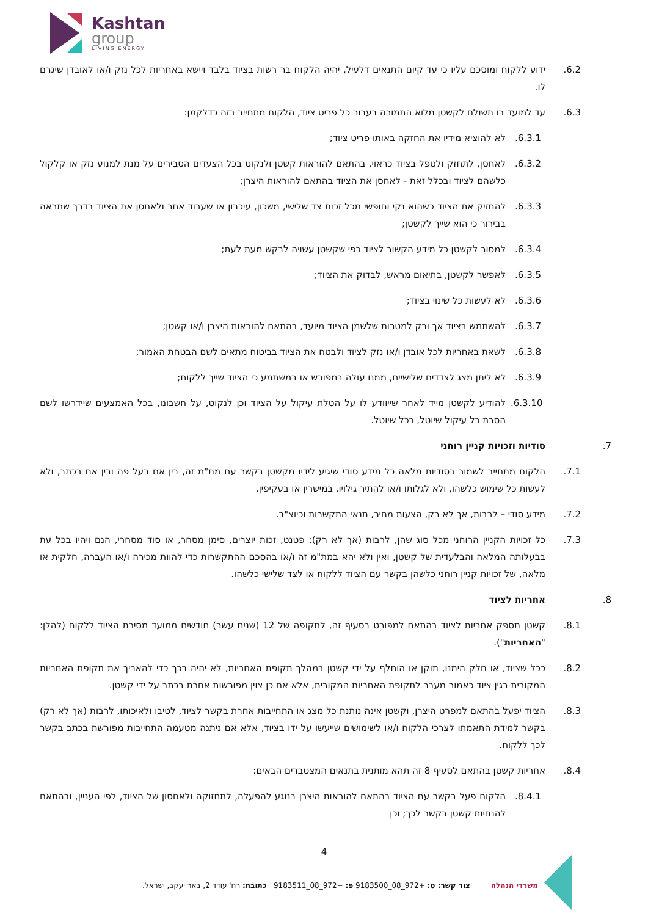Kashtan
group
LIVING ENERGY
.6.2 ידוע ללקוח ומוסכם עליו כי עד קיום התנאים דלעיל, יהיה הלקוח בר רשות בציוד בלבד ויישא באחריות לכל נזק ו/או לאובדן שיגרם לו.
.6.3 עד למועד בו תשולם לקשטן מלוא התמורה בעבור כל פריט ציוד, הלקוח מתחייב בזה כדלקמן:
.6.3.1 לא להוציא מידיו את החזקה באותו פריט ציוד;
.6.3.2 לאחסן, לתחזק ולטפל בציוד כראוי, בהתאם להוראות קשטן ולנקוט בכל הצעדים הסבירים על מנת למנוע נזק או קלקול כלשהם לציוד ובכלל זאת - לאחסן את הציוד בהתאם להוראות היצרן;
.6.3.3 להחזיק את הציוד כשהוא נקי וחופשי מכל זכות צד שלישי, משכון, עיכבון או שעבוד אחר ולאחסן את הציוד בדרך שתראה בבירור כי הוא שייך לקשטן;
.6.3.4 למסור לקשטן כל מידע הקשור לציוד כפי שקשטן עשויה לבקש מעת לעת;
.6.3.5 לאפשר לקשטן, בתיאום מראש, לבדוק את הציוד;
.6.3.6 לא לעשות כל שינוי בציוד;
.6.3.7 להשתמש בציוד אך ורק למטרות שלשמן הציוד מיועד, בהתאם להוראות היצרן ו/או קשטן;
.6.3.8 לשאת באחריות לכל אובדן ו/או נזק לציוד ולבטח את הציוד בביטוח מתאים לשם הבטחת האמור;
.6.3.9 לא ליתן מצג לצדדים שלישיים, ממנו עולה במפורש או במשתמע כי הציוד שייך ללקוח;
.6.3.10 להודיע לקשטן מייד לאחר שייוודע לו על הטלת עיקול על הציוד וכן לנקוט, על חשבונו, בכל האמצעים שיידרשו לשם הסרת כל עיקול שיוטל, ככל שיוטל.
.7 סודיות וזכויות קניין רוחני
.7.1 הלקוח מתחייב לשמור בסודיות מלאה כל מידע סודי שיגיע לידיו מקשטן בקשר עם מת"מ זה, בין אם בעל פה ובין אם בכתב, ולא לעשות כל שימוש כלשהו, ולא לגלותו ו/או להתיר גילויו, במישרין או בעקיפין.
.7.2 מידע סודי – לרבות, אך לא רק, הצעות מחיר, תנאי התקשרות וכיוצ"ב.
.7.3 כל זכויות הקניין הרוחני מכל סוג שהן, לרבות (אך לא רק): פטנט, זכות יוצרים, סימן מסחר, או סוד מסחרי, הנם ויהיו בכל עת בבעלותה המלאה והבלעדית של קשטן, ואין ולא יהא במת"מ זה ו/או בהסכם ההתקשרות כדי להוות מכירה ו/או העברה, חלקית או מלאה, של זכויות קניין רוחני כלשהן בקשר עם הציוד ללקוח או לצד שלישי כלשהו.
.8 אחריות לציוד
.8.1 קשטן תספק אחריות לציוד בהתאם למפורט בסעיף זה, לתקופה של 12 (שנים עשר) חודשים ממועד מסירת הציוד ללקוח (להלן: "האחריות").
.8.2 ככל שציוד, או חלק הימנו, תוקן או הוחלף על ידי קשטן במהלך תקופת האחריות, לא יהיה בכך כדי להאריך את תקופת האחריות המקורית בגין ציוד כאמור מעבר לתקופת האחריות המקורית, אלא אם כן צוין מפורשות אחרת בכתב על ידי קשטן.
.8.3 הציוד יפעל בהתאם למפרט היצרן, וקשטן אינה נותנת כל מצג או התחייבות אחרת בקשר לציוד, לטיבו ולאיכותו, לרבות (אך לא רק) בקשר למידת התאמתו לצרכי הלקוח ו/או לשימושים שייעשו על ידו בציוד, אלא אם ניתנה מטעמה התחייבות מפורשת בכתב בקשר לכך ללקוח.
.8.4 אחריות קשטן בהתאם לסעיף 8 זה תהא מותנית בתנאים המצטברים הבאים:
.8.4.1 הלקוח פעל בקשר עם הציוד בהתאם להוראות היצרן בנוגע להפעלה, לתחזוקה ולאחסון של הציוד, לפי העניין, ובהתאם להנחיות קשטן בקשר לכך; וכן
4
משרדי הנהלה צור קשר: ט: +972_08_9183500 פ: +972_08_9183511 כתובת: רח' עודד 2, באר יעקב, ישראל.